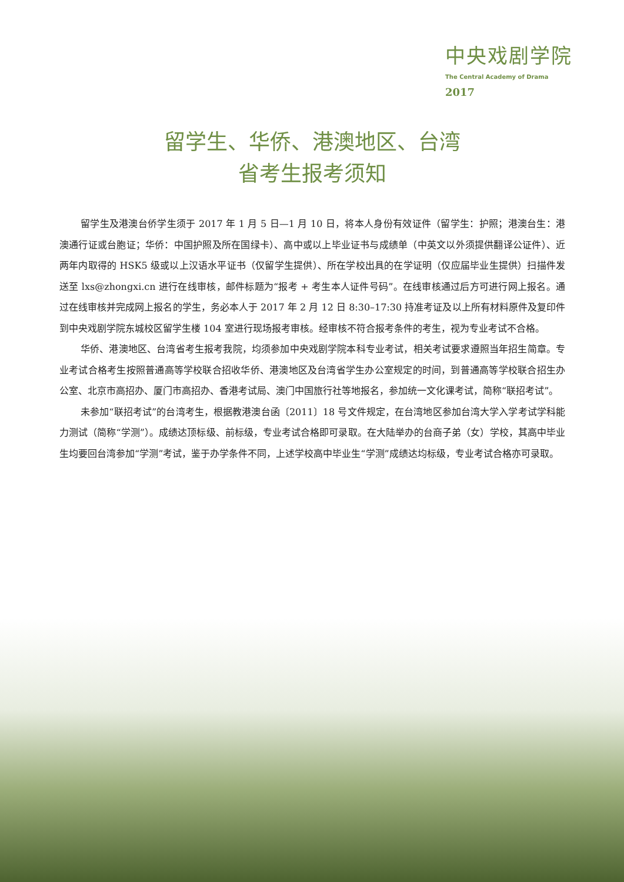中央戏剧学院
The Central Academy of Drama
2017
留学生、华侨、港澳地区、台湾
省考生报考须知
留学生及港澳台侨学生须于 2017 年 1 月 5 日—1 月 10 日，将本人身份有效证件（留学生：护照；港澳台生：港澳通行证或台胞证；华侨：中国护照及所在国绿卡）、高中或以上毕业证书与成绩单（中英文以外须提供翻译公证件）、近两年内取得的 HSK5 级或以上汉语水平证书（仅留学生提供）、所在学校出具的在学证明（仅应届毕业生提供）扫描件发送至 lxs@zhongxi.cn 进行在线审核，邮件标题为“报考 + 考生本人证件号码”。在线审核通过后方可进行网上报名。通过在线审核并完成网上报名的学生，务必本人于 2017 年 2 月 12 日 8:30–17:30 持准考证及以上所有材料原件及复印件到中央戏剧学院东城校区留学生楼 104 室进行现场报考审核。经审核不符合报考条件的考生，视为专业考试不合格。
华侨、港澳地区、台湾省考生报考我院，均须参加中央戏剧学院本科专业考试，相关考试要求遵照当年招生简章。专业考试合格考生按照普通高等学校联合招收华侨、港澳地区及台湾省学生办公室规定的时间，到普通高等学校联合招生办公室、北京市高招办、厦门市高招办、香港考试局、澳门中国旅行社等地报名，参加统一文化课考试，简称“联招考试”。
未参加“联招考试”的台湾考生，根据教港澳台函〔2011〕18 号文件规定，在台湾地区参加台湾大学入学考试学科能力测试（简称“学测”）。成绩达顶标级、前标级，专业考试合格即可录取。在大陆举办的台商子弟（女）学校，其高中毕业生均要回台湾参加“学测”考试，鉴于办学条件不同，上述学校高中毕业生“学测”成绩达均标级，专业考试合格亦可录取。